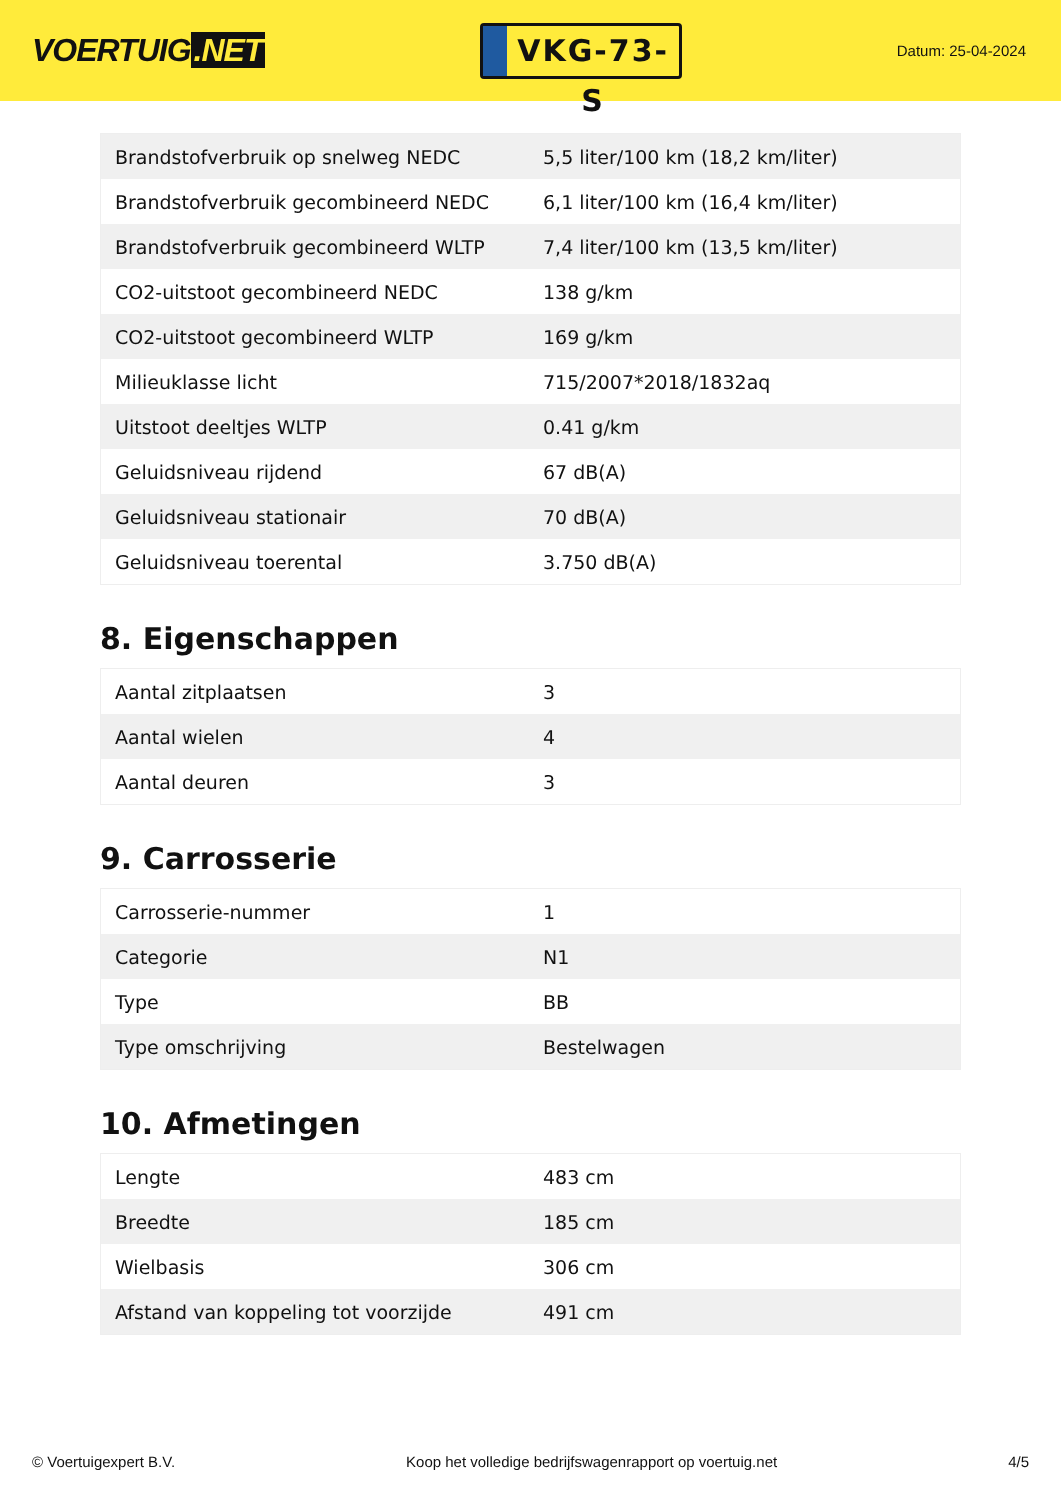VOERTUIG.NET
VKG-73-S
Datum: 25-04-2024
| Brandstofverbruik op snelweg NEDC | 5,5 liter/100 km (18,2 km/liter) |
| Brandstofverbruik gecombineerd NEDC | 6,1 liter/100 km (16,4 km/liter) |
| Brandstofverbruik gecombineerd WLTP | 7,4 liter/100 km (13,5 km/liter) |
| CO2-uitstoot gecombineerd NEDC | 138 g/km |
| CO2-uitstoot gecombineerd WLTP | 169 g/km |
| Milieuklasse licht | 715/2007*2018/1832aq |
| Uitstoot deeltjes WLTP | 0.41 g/km |
| Geluidsniveau rijdend | 67 dB(A) |
| Geluidsniveau stationair | 70 dB(A) |
| Geluidsniveau toerental | 3.750 dB(A) |
8. Eigenschappen
| Aantal zitplaatsen | 3 |
| Aantal wielen | 4 |
| Aantal deuren | 3 |
9. Carrosserie
| Carrosserie-nummer | 1 |
| Categorie | N1 |
| Type | BB |
| Type omschrijving | Bestelwagen |
10. Afmetingen
| Lengte | 483 cm |
| Breedte | 185 cm |
| Wielbasis | 306 cm |
| Afstand van koppeling tot voorzijde | 491 cm |
© Voertuigexpert B.V. Koop het volledige bedrijfswagenrapport op voertuig.net 4/5